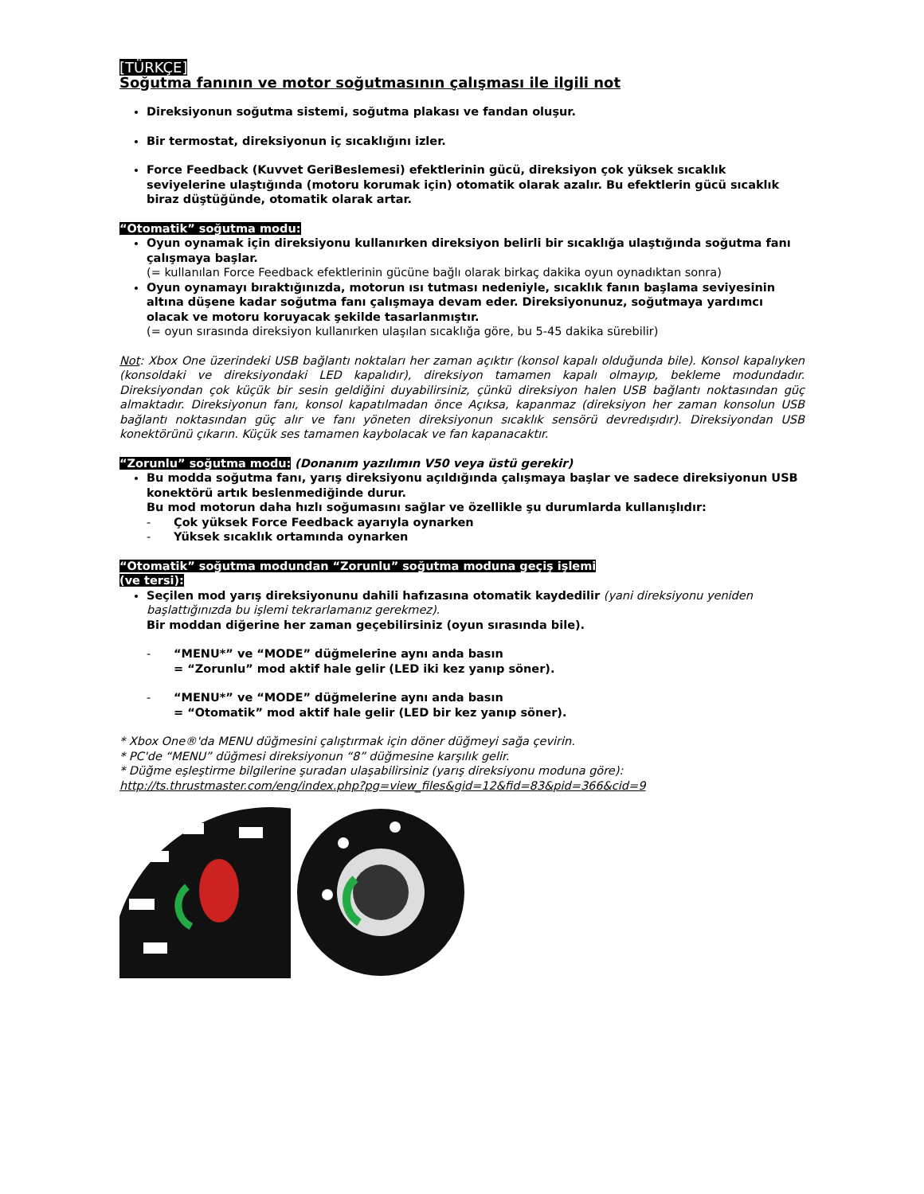[TÜRKÇE]
Soğutma fanının ve motor soğutmasının çalışması ile ilgili not
Direksiyonun soğutma sistemi, soğutma plakası ve fandan oluşur.
Bir termostat, direksiyonun iç sıcaklığını izler.
Force Feedback (Kuvvet GeriBeslemesi) efektlerinin gücü, direksiyon çok yüksek sıcaklık seviyelerine ulaştığında (motoru korumak için) otomatik olarak azalır. Bu efektlerin gücü sıcaklık biraz düştüğünde, otomatik olarak artar.
“Otomatik” soğutma modu:
Oyun oynamak için direksiyonu kullanırken direksiyon belirli bir sıcaklığa ulaştığında soğutma fanı çalışmaya başlar.
(= kullanılan Force Feedback efektlerinin gücüne bağlı olarak birkaç dakika oyun oynadıktan sonra)
Oyun oynamayı bıraktığınızda, motorun ısı tutması nedeniyle, sıcaklık fanın başlama seviyesinin altına düşene kadar soğutma fanı çalışmaya devam eder. Direksiyonunuz, soğutmaya yardımcı olacak ve motoru koruyacak şekilde tasarlanmıştır.
(= oyun sırasında direksiyon kullanırken ulaşılan sıcaklığa göre, bu 5-45 dakika sürebilir)
Not: Xbox One üzerindeki USB bağlantı noktaları her zaman açıktır (konsol kapalı olduğunda bile). Konsol kapalıyken (konsoldaki ve direksiyondaki LED kapalıdır), direksiyon tamamen kapalı olmayıp, bekleme modundadır. Direksiyondan çok küçük bir sesin geldiğini duyabilirsiniz, çünkü direksiyon halen USB bağlantı noktasından güç almaktadır. Direksiyonun fanı, konsol kapatılmadan önce Açıksa, kapanmaz (direksiyon her zaman konsolun USB bağlantı noktasından güç alır ve fanı yöneten direksiyonun sıcaklık sensörü devredışıdır). Direksiyondan USB konektörünü çıkarın. Küçük ses tamamen kaybolacak ve fan kapanacaktır.
“Zorunlu” soğutma modu: (Donanım yazılımın V50 veya üstü gerekir)
Bu modda soğutma fanı, yarış direksiyonu açıldığında çalışmaya başlar ve sadece direksiyonun USB konektörü artık beslenmediğinde durur.
Bu mod motorun daha hızlı soğumasını sağlar ve özellikle şu durumlarda kullanışlıdır:
- Çok yüksek Force Feedback ayarıyla oynarken
- Yüksek sıcaklık ortamında oynarken
“Otomatik” soğutma modundan “Zorunlu” soğutma moduna geçiş işlemi
(ve tersi):
Seçilen mod yarış direksiyonunu dahili hafızasına otomatik kaydedilir (yani direksiyonu yeniden başlattığınızda bu işlemi tekrarlamanız gerekmez).
Bir moddan diğerine her zaman geçebilirsiniz (oyun sırasında bile).
- “MENU*” ve “MODE” düğmelerine aynı anda basın
= “Zorunlu” mod aktif hale gelir (LED iki kez yanıp söner).
- “MENU*” ve “MODE” düğmelerine aynı anda basın
= “Otomatik” mod aktif hale gelir (LED bir kez yanıp söner).
* Xbox One®'da MENU düğmesini çalıştırmak için döner düğmeyi sağa çevirin.
* PC'de “MENU” düğmesi direksiyonun “8” düğmesine karşılık gelir.
* Düğme eşleştirme bilgilerine şuradan ulaşabilirsiniz (yarış direksiyonu moduna göre):
http://ts.thrustmaster.com/eng/index.php?pg=view_files&gid=12&fid=83&pid=366&cid=9